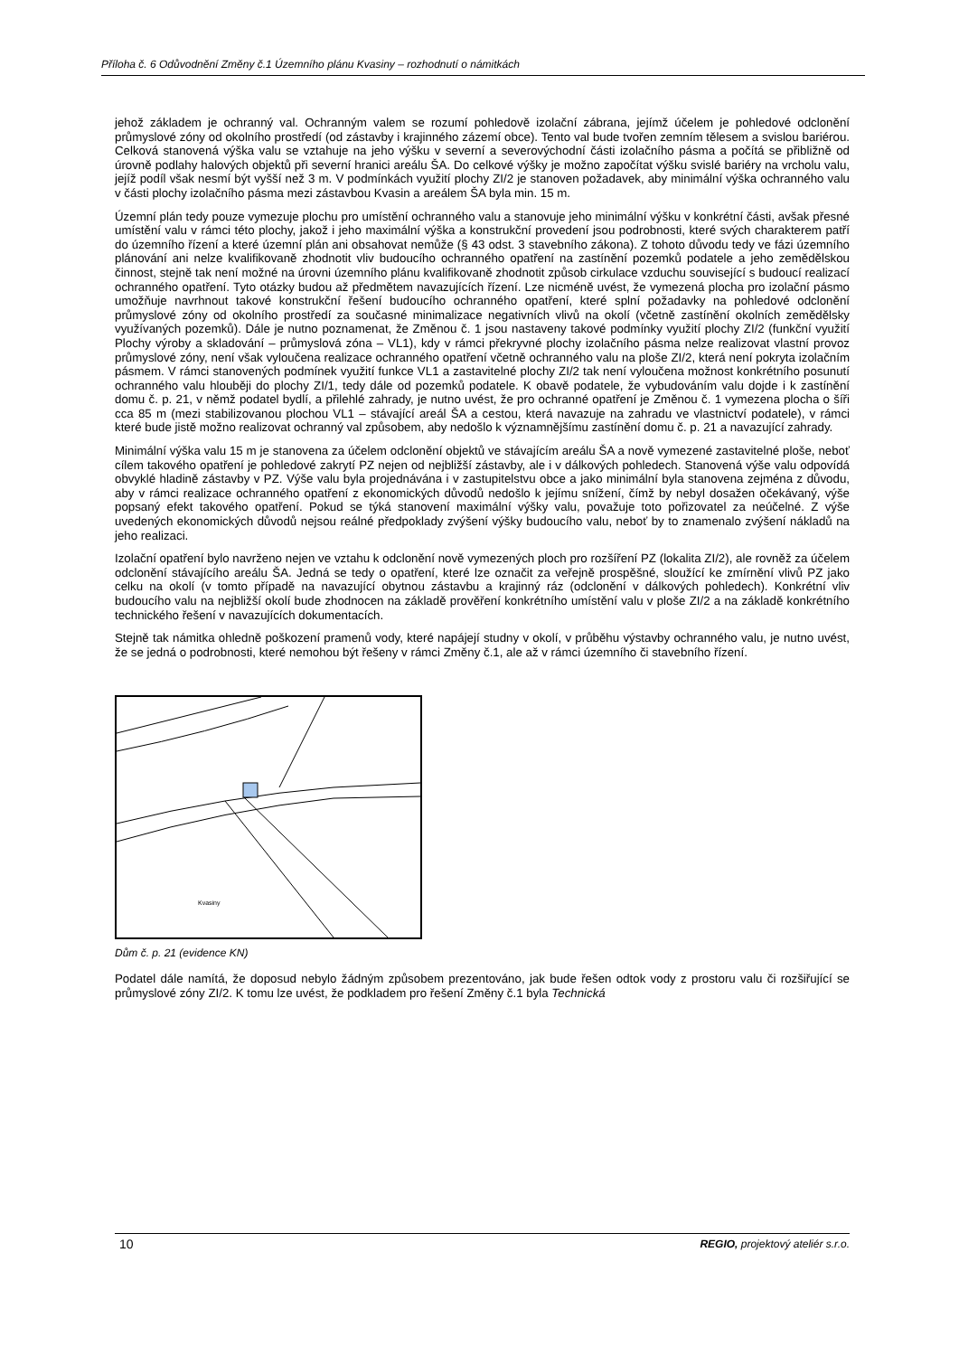Příloha č. 6 Odůvodnění Změny č.1 Územního plánu Kvasiny – rozhodnutí o námitkách
jehož základem je ochranný val. Ochranným valem se rozumí pohledově izolační zábrana, jejímž účelem je pohledové odclonění průmyslové zóny od okolního prostředí (od zástavby i krajinného zázemí obce). Tento val bude tvořen zemním tělesem a svislou bariérou. Celková stanovená výška valu se vztahuje na jeho výšku v severní a severovýchodní části izolačního pásma a počítá se přibližně od úrovně podlahy halových objektů při severní hranici areálu ŠA. Do celkové výšky je možno započítat výšku svislé bariéry na vrcholu valu, jejíž podíl však nesmí být vyšší než 3 m. V podmínkách využití plochy ZI/2 je stanoven požadavek, aby minimální výška ochranného valu v části plochy izolačního pásma mezi zástavbou Kvasin a areálem ŠA byla min. 15 m.
Územní plán tedy pouze vymezuje plochu pro umístění ochranného valu a stanovuje jeho minimální výšku v konkrétní části, avšak přesné umístění valu v rámci této plochy, jakož i jeho maximální výška a konstrukční provedení jsou podrobnosti, které svých charakterem patří do územního řízení a které územní plán ani obsahovat nemůže (§ 43 odst. 3 stavebního zákona). Z tohoto důvodu tedy ve fázi územního plánování ani nelze kvalifikovaně zhodnotit vliv budoucího ochranného opatření na zastínění pozemků podatele a jeho zemědělskou činnost, stejně tak není možné na úrovni územního plánu kvalifikovaně zhodnotit způsob cirkulace vzduchu související s budoucí realizací ochranného opatření. Tyto otázky budou až předmětem navazujících řízení. Lze nicméně uvést, že vymezená plocha pro izolační pásmo umožňuje navrhnout takové konstrukční řešení budoucího ochranného opatření, které splní požadavky na pohledové odclonění průmyslové zóny od okolního prostředí za současné minimalizace negativních vlivů na okolí (včetně zastínění okolních zemědělsky využívaných pozemků). Dále je nutno poznamenat, že Změnou č. 1 jsou nastaveny takové podmínky využití plochy ZI/2 (funkční využití Plochy výroby a skladování – průmyslová zóna – VL1), kdy v rámci překryvné plochy izolačního pásma nelze realizovat vlastní provoz průmyslové zóny, není však vyloučena realizace ochranného opatření včetně ochranného valu na ploše ZI/2, která není pokryta izolačním pásmem. V rámci stanovených podmínek využití funkce VL1 a zastavitelné plochy ZI/2 tak není vyloučena možnost konkrétního posunutí ochranného valu hlouběji do plochy ZI/1, tedy dále od pozemků podatele. K obavě podatele, že vybudováním valu dojde i k zastínění domu č. p. 21, v němž podatel bydlí, a přilehlé zahrady, je nutno uvést, že pro ochranné opatření je Změnou č. 1 vymezena plocha o šíři cca 85 m (mezi stabilizovanou plochou VL1 – stávající areál ŠA a cestou, která navazuje na zahradu ve vlastnictví podatele), v rámci které bude jistě možno realizovat ochranný val způsobem, aby nedošlo k významnějšímu zastínění domu č. p. 21 a navazující zahrady.
Minimální výška valu 15 m je stanovena za účelem odclonění objektů ve stávajícím areálu ŠA a nově vymezené zastavitelné ploše, neboť cílem takového opatření je pohledové zakrytí PZ nejen od nejbližší zástavby, ale i v dálkových pohledech. Stanovená výše valu odpovídá obvyklé hladině zástavby v PZ. Výše valu byla projednávána i v zastupitelstvu obce a jako minimální byla stanovena zejména z důvodu, aby v rámci realizace ochranného opatření z ekonomických důvodů nedošlo k jejímu snížení, čímž by nebyl dosažen očekávaný, výše popsaný efekt takového opatření. Pokud se týká stanovení maximální výšky valu, považuje toto pořizovatel za neúčelné. Z výše uvedených ekonomických důvodů nejsou reálné předpoklady zvýšení výšky budoucího valu, neboť by to znamenalo zvýšení nákladů na jeho realizaci.
Izolační opatření bylo navrženo nejen ve vztahu k odclonění nově vymezených ploch pro rozšíření PZ (lokalita ZI/2), ale rovněž za účelem odclonění stávajícího areálu ŠA. Jedná se tedy o opatření, které lze označit za veřejně prospěšné, sloužící ke zmírnění vlivů PZ jako celku na okolí (v tomto případě na navazující obytnou zástavbu a krajinný ráz (odclonění v dálkových pohledech). Konkrétní vliv budoucího valu na nejbližší okolí bude zhodnocen na základě prověření konkrétního umístění valu v ploše ZI/2 a na základě konkrétního technického řešení v navazujících dokumentacích.
Stejně tak námitka ohledně poškození pramenů vody, které napájejí studny v okolí, v průběhu výstavby ochranného valu, je nutno uvést, že se jedná o podrobnosti, které nemohou být řešeny v rámci Změny č.1, ale až v rámci územního či stavebního řízení.
Kvasiny
Dům č. p. 21 (evidence KN)
Podatel dále namítá, že doposud nebylo žádným způsobem prezentováno, jak bude řešen odtok vody z prostoru valu či rozšiřující se průmyslové zóny ZI/2. K tomu lze uvést, že podkladem pro řešení Změny č.1 byla Technická
10 REGIO, projektový ateliér s.r.o.